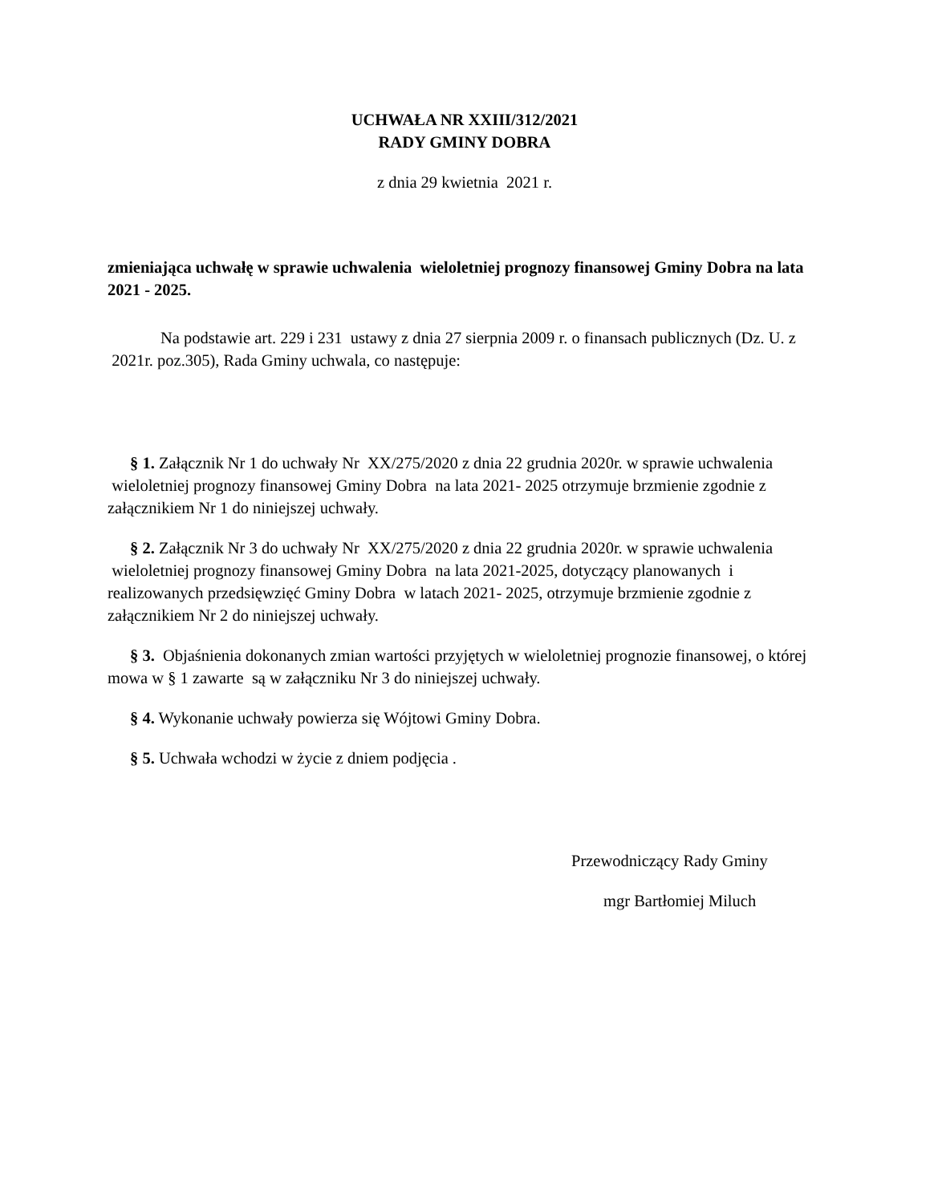UCHWAŁA NR XXIII/312/2021
RADY GMINY DOBRA
z dnia 29 kwietnia 2021 r.
zmieniająca uchwałę w sprawie uchwalenia wieloletniej prognozy finansowej Gminy Dobra na lata 2021 - 2025.
Na podstawie art. 229 i 231 ustawy z dnia 27 sierpnia 2009 r. o finansach publicznych (Dz. U. z 2021r. poz.305), Rada Gminy uchwala, co następuje:
§ 1. Załącznik Nr 1 do uchwały Nr XX/275/2020 z dnia 22 grudnia 2020r. w sprawie uchwalenia wieloletniej prognozy finansowej Gminy Dobra na lata 2021- 2025 otrzymuje brzmienie zgodnie z załącznikiem Nr 1 do niniejszej uchwały.
§ 2. Załącznik Nr 3 do uchwały Nr XX/275/2020 z dnia 22 grudnia 2020r. w sprawie uchwalenia wieloletniej prognozy finansowej Gminy Dobra na lata 2021-2025, dotyczący planowanych i realizowanych przedsięwzięć Gminy Dobra w latach 2021- 2025, otrzymuje brzmienie zgodnie z załącznikiem Nr 2 do niniejszej uchwały.
§ 3. Objaśnienia dokonanych zmian wartości przyjętych w wieloletniej prognozie finansowej, o której mowa w § 1 zawarte są w załączniku Nr 3 do niniejszej uchwały.
§ 4. Wykonanie uchwały powierza się Wójtowi Gminy Dobra.
§ 5. Uchwała wchodzi w życie z dniem podjęcia .
Przewodniczący Rady Gminy
mgr Bartłomiej Miluch